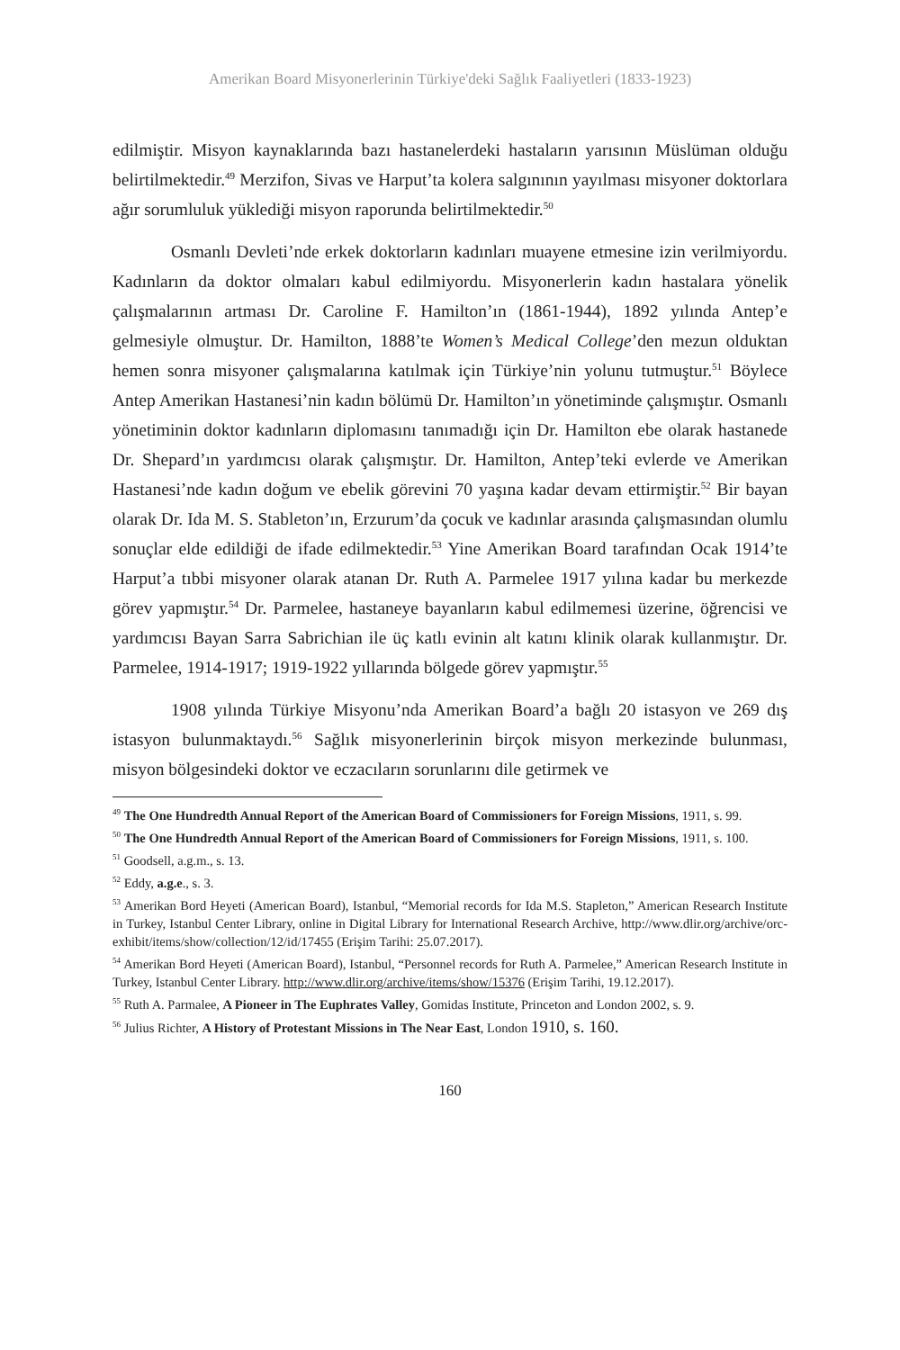Amerikan Board Misyonerlerinin Türkiye'deki Sağlık Faaliyetleri (1833-1923)
edilmiştir. Misyon kaynaklarında bazı hastanelerdeki hastaların yarısının Müslüman olduğu belirtilmektedir.<sup>49</sup> Merzifon, Sivas ve Harput’ta kolera salgınının yayılması misyoner doktorlara ağır sorumluluk yüklediği misyon raporunda belirtilmektedir.<sup>50</sup>
Osmanlı Devleti’nde erkek doktorların kadınları muayene etmesine izin verilmiyordu. Kadınların da doktor olmaları kabul edilmiyordu. Misyonerlerin kadın hastalara yönelik çalışmalarının artması Dr. Caroline F. Hamilton’ın (1861-1944), 1892 yılında Antep’e gelmesiyle olmuştur. Dr. Hamilton, 1888’te Women’s Medical College’den mezun olduktan hemen sonra misyoner çalışmalarına katılmak için Türkiye’nin yolunu tutmuştur.<sup>51</sup> Böylece Antep Amerikan Hastanesi’nin kadın bölümü Dr. Hamilton’ın yönetiminde çalışmıştır. Osmanlı yönetiminin doktor kadınların diplomasını tanımadığı için Dr. Hamilton ebe olarak hastanede Dr. Shepard’ın yardımcısı olarak çalışmıştır. Dr. Hamilton, Antep’teki evlerde ve Amerikan Hastanesi’nde kadın doğum ve ebelik görevini 70 yaşına kadar devam ettirmiştir.<sup>52</sup> Bir bayan olarak Dr. Ida M. S. Stableton’ın, Erzurum’da çocuk ve kadınlar arasında çalışmasından olumlu sonuçlar elde edildiği de ifade edilmektedir.<sup>53</sup> Yine Amerikan Board tarafından Ocak 1914’te Harput’a tıbbi misyoner olarak atanan Dr. Ruth A. Parmelee 1917 yılına kadar bu merkezde görev yapmıştır.<sup>54</sup> Dr. Parmelee, hastaneye bayanların kabul edilmemesi üzerine, öğrencisi ve yardımcısı Bayan Sarra Sabrichian ile üç katlı evinin alt katını klinik olarak kullanmıştır. Dr. Parmelee, 1914-1917; 1919-1922 yıllarında bölgede görev yapmıştır.<sup>55</sup>
1908 yılında Türkiye Misyonu’nda Amerikan Board’a bağlı 20 istasyon ve 269 dış istasyon bulunmaktaydı.<sup>56</sup> Sağlık misyonerlerinin birçok misyon merkezinde bulunması, misyon bölgesindeki doktor ve eczacıların sorunlarını dile getirmek ve
<sup>49</sup> The One Hundredth Annual Report of the American Board of Commissioners for Foreign Missions, 1911, s. 99.
<sup>50</sup> The One Hundredth Annual Report of the American Board of Commissioners for Foreign Missions, 1911, s. 100.
<sup>51</sup> Goodsell, a.g.m., s. 13.
<sup>52</sup> Eddy, a.g.e., s. 3.
<sup>53</sup> Amerikan Bord Heyeti (American Board), Istanbul, “Memorial records for Ida M.S. Stapleton,” American Research Institute in Turkey, Istanbul Center Library, online in Digital Library for International Research Archive, http://www.dlir.org/archive/orc-exhibit/items/show/collection/12/id/17455 (Erişim Tarihi: 25.07.2017).
<sup>54</sup> Amerikan Bord Heyeti (American Board), Istanbul, “Personnel records for Ruth A. Parmelee,” American Research Institute in Turkey, Istanbul Center Library. http://www.dlir.org/archive/items/show/15376 (Erişim Tarihi, 19.12.2017).
<sup>55</sup> Ruth A. Parmalee, A Pioneer in The Euphrates Valley, Gomidas Institute, Princeton and London 2002, s. 9.
<sup>56</sup> Julius Richter, A History of Protestant Missions in The Near East, London 1910, s. 160.
160